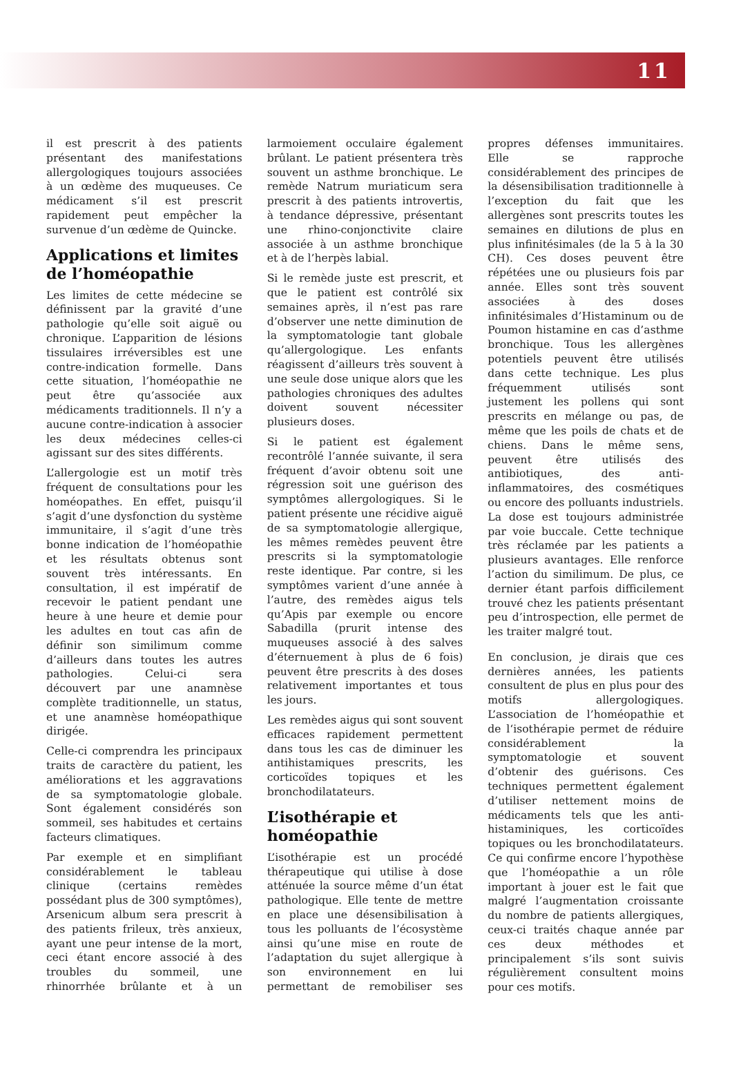11
il est prescrit à des patients présentant des manifestations allergologiques toujours associées à un œdème des muqueuses. Ce médicament s’il est prescrit rapidement peut empêcher la survenue d’un œdème de Quincke.
Applications et limites de l’homéopathie
Les limites de cette médecine se définissent par la gravité d’une pathologie qu’elle soit aiguë ou chronique. L’apparition de lésions tissulaires irréversibles est une contre-indication formelle. Dans cette situation, l’homéopathie ne peut être qu’associée aux médicaments traditionnels. Il n’y a aucune contre-indication à associer les deux médecines celles-ci agissant sur des sites différents.
L’allergologie est un motif très fréquent de consultations pour les homéopathes. En effet, puisqu’il s’agit d’une dysfonction du système immunitaire, il s’agit d’une très bonne indication de l’homéopathie et les résultats obtenus sont souvent très intéressants. En consultation, il est impératif de recevoir le patient pendant une heure à une heure et demie pour les adultes en tout cas afin de définir son similimum comme d’ailleurs dans toutes les autres pathologies. Celui-ci sera découvert par une anamnèse complète traditionnelle, un status, et une anamnèse homéopathique dirigée.
Celle-ci comprendra les principaux traits de caractère du patient, les améliorations et les aggravations de sa symptomatologie globale. Sont également considérés son sommeil, ses habitudes et certains facteurs climatiques.
Par exemple et en simplifiant considérablement le tableau clinique (certains remèdes possédant plus de 300 symptômes), Arsenicum album sera prescrit à des patients frileux, très anxieux, ayant une peur intense de la mort, ceci étant encore associé à des troubles du sommeil, une rhinorrhée brûlante et à un larmoiement occulaire également brûlant. Le patient présentera très souvent un asthme bronchique. Le remède Natrum muriaticum sera prescrit à des patients introvertis, à tendance dépressive, présentant une rhino-conjonctivite claire associée à un asthme bronchique et à de l’herpès labial.
Si le remède juste est prescrit, et que le patient est contrôlé six semaines après, il n’est pas rare d’observer une nette diminution de la symptomatologie tant globale qu’allergologique. Les enfants réagissent d’ailleurs très souvent à une seule dose unique alors que les pathologies chroniques des adultes doivent souvent nécessiter plusieurs doses.
Si le patient est également recontrôlé l’année suivante, il sera fréquent d’avoir obtenu soit une régression soit une guérison des symptômes allergologiques. Si le patient présente une récidive aiguë de sa symptomatologie allergique, les mêmes remèdes peuvent être prescrits si la symptomatologie reste identique. Par contre, si les symptômes varient d’une année à l’autre, des remèdes aigus tels qu’Apis par exemple ou encore Sabadilla (prurit intense des muqueuses associé à des salves d’éternuement à plus de 6 fois) peuvent être prescrits à des doses relativement importantes et tous les jours.
Les remèdes aigus qui sont souvent efficaces rapidement permettent dans tous les cas de diminuer les antihistamiques prescrits, les corticoïdes topiques et les bronchodilatateurs.
L’isothérapie et homéopathie
L’isothérapie est un procédé thérapeutique qui utilise à dose atténuée la source même d’un état pathologique. Elle tente de mettre en place une désensibilisation à tous les polluants de l’écosystème ainsi qu’une mise en route de l’adaptation du sujet allergique à son environnement en lui permettant de remobiliser ses propres défenses immunitaires. Elle se rapproche considérablement des principes de la désensibilisation traditionnelle à l’exception du fait que les allergènes sont prescrits toutes les semaines en dilutions de plus en plus infinitésimales (de la 5 à la 30 CH). Ces doses peuvent être répétées une ou plusieurs fois par année. Elles sont très souvent associées à des doses infinitésimales d’Histaminum ou de Poumon histamine en cas d’asthme bronchique. Tous les allergènes potentiels peuvent être utilisés dans cette technique. Les plus fréquemment utilisés sont justement les pollens qui sont prescrits en mélange ou pas, de même que les poils de chats et de chiens. Dans le même sens, peuvent être utilisés des antibiotiques, des anti-inflammatoires, des cosmétiques ou encore des polluants industriels. La dose est toujours administrée par voie buccale. Cette technique très réclamée par les patients a plusieurs avantages. Elle renforce l’action du similimum. De plus, ce dernier étant parfois difficilement trouvé chez les patients présentant peu d’introspection, elle permet de les traiter malgré tout.
En conclusion, je dirais que ces dernières années, les patients consultent de plus en plus pour des motifs allergologiques. L’association de l’homéopathie et de l‘isothérapie permet de réduire considérablement la symptomatologie et souvent d’obtenir des guérisons. Ces techniques permettent également d’utiliser nettement moins de médicaments tels que les anti-histaminiques, les corticoïdes topiques ou les bronchodilatateurs. Ce qui confirme encore l’hypothèse que l’homéopathie a un rôle important à jouer est le fait que malgré l’augmentation croissante du nombre de patients allergiques, ceux-ci traités chaque année par ces deux méthodes et principalement s’ils sont suivis régulièrement consultent moins pour ces motifs.